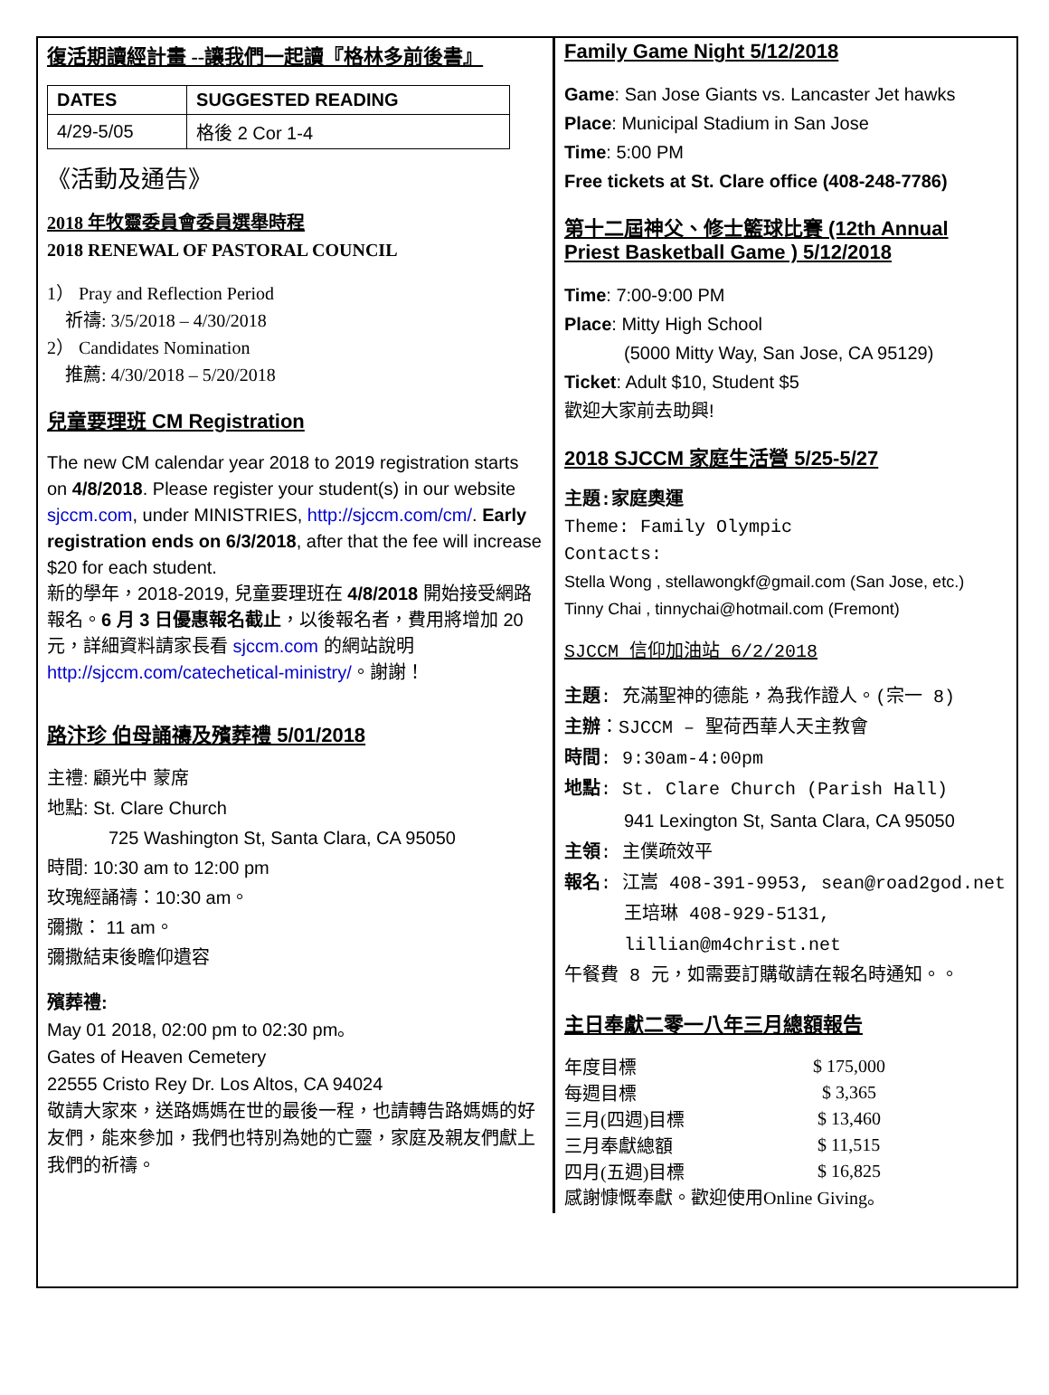復活期讀經計畫 --讓我們一起讀『格林多前後書』
| DATES | SUGGESTED READING |
| --- | --- |
| 4/29-5/05 | 格後 2 Cor 1-4 |
《活動及通告》
2018 年牧靈委員會委員選舉時程
2018 RENEWAL OF PASTORAL COUNCIL
1） Pray and Reflection Period
祈禱: 3/5/2018 – 4/30/2018
2） Candidates Nomination
推薦: 4/30/2018 – 5/20/2018
兒童要理班 CM Registration
The new CM calendar year 2018 to 2019 registration starts on 4/8/2018. Please register your student(s) in our website sjccm.com, under MINISTRIES, http://sjccm.com/cm/. Early registration ends on 6/3/2018, after that the fee will increase $20 for each student.
新的學年，2018-2019, 兒童要理班在 4/8/2018 開始接受網路報名。6 月 3 日優惠報名截止，以後報名者，費用將增加 20 元，詳細資料請家長看 sjccm.com 的網站說明 http://sjccm.com/catechetical-ministry/。謝謝！
路汴珍 伯母誦禱及殯葬禮 5/01/2018
主禮: 顧光中 蒙席
地點: St. Clare Church
725 Washington St, Santa Clara, CA 95050
時間: 10:30 am to 12:00 pm
玫瑰經誦禱：10:30 am。
彌撒： 11 am。
彌撒結束後瞻仰遺容
殯葬禮:
May 01 2018, 02:00 pm to 02:30 pm。
Gates of Heaven Cemetery
22555 Cristo Rey Dr. Los Altos, CA 94024
敬請大家來，送路媽媽在世的最後一程，也請轉告路媽媽的好友們，能來參加，我們也特別為她的亡靈，家庭及親友們獻上我們的祈禱。
Family Game Night 5/12/2018
Game: San Jose Giants vs. Lancaster Jet hawks
Place: Municipal Stadium in San Jose
Time: 5:00 PM
Free tickets at St. Clare office (408-248-7786)
第十二屆神父、修士籃球比賽 (12th Annual Priest Basketball Game ) 5/12/2018
Time: 7:00-9:00 PM
Place: Mitty High School
(5000 Mitty Way, San Jose, CA 95129)
Ticket: Adult $10, Student $5
歡迎大家前去助興!
2018 SJCCM 家庭生活營 5/25-5/27
主題:家庭奧運
Theme: Family Olympic
Contacts:
Stella Wong , stellawongkf@gmail.com (San Jose, etc.)
Tinny Chai , tinnychai@hotmail.com (Fremont)
SJCCM 信仰加油站 6/2/2018
主題: 充滿聖神的德能，為我作證人。(宗一 8)
主辦：SJCCM – 聖荷西華人天主教會
時間: 9:30am-4:00pm
地點: St. Clare Church (Parish Hall)
941 Lexington St, Santa Clara, CA 95050
主領: 主僕疏效平
報名: 江嵩 408-391-9953, sean@road2god.net
王培琳 408-929-5131,
lillian@m4christ.net
午餐費 8 元，如需要訂購敬請在報名時通知。。
主日奉獻二零一八年三月總額報告
| 年度目標 | $ 175,000 |
| 每週目標 | $ 3,365 |
| 三月(四週)目標 | $ 13,460 |
| 三月奉獻總額 | $ 11,515 |
| 四月(五週)目標 | $ 16,825 |
感謝慷慨奉獻。歡迎使用Online Giving。